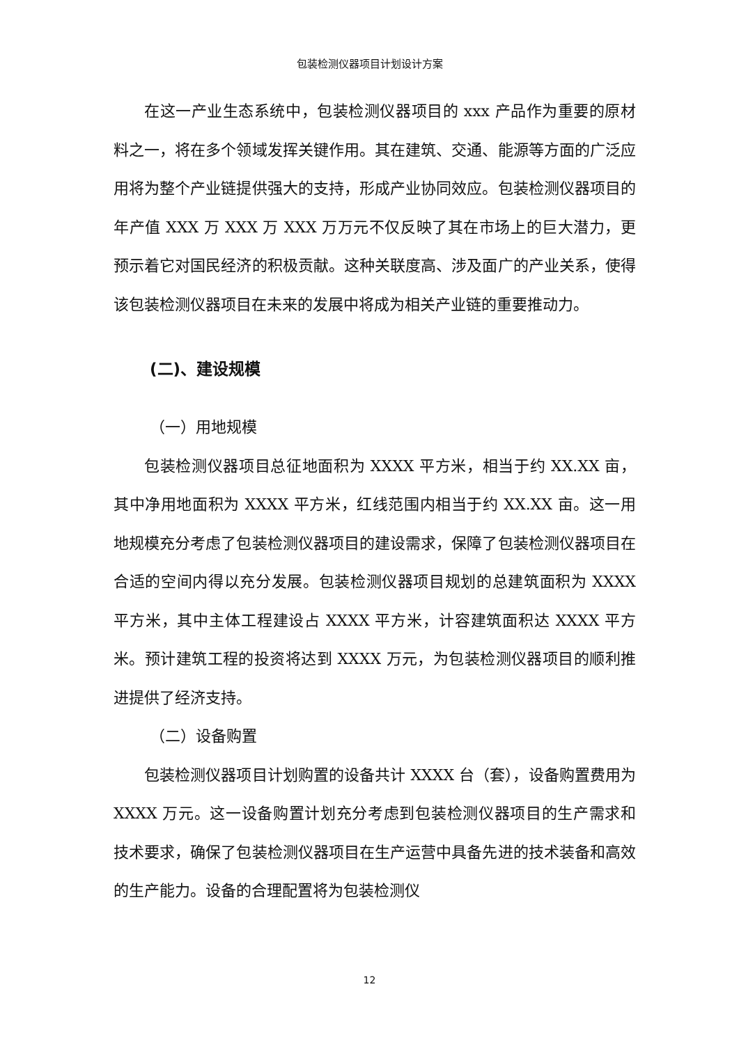包装检测仪器项目计划设计方案
在这一产业生态系统中，包装检测仪器项目的 xxx 产品作为重要的原材料之一，将在多个领域发挥关键作用。其在建筑、交通、能源等方面的广泛应用将为整个产业链提供强大的支持，形成产业协同效应。包装检测仪器项目的年产值 XXX 万 XXX 万 XXX 万万元不仅反映了其在市场上的巨大潜力，更预示着它对国民经济的积极贡献。这种关联度高、涉及面广的产业关系，使得该包装检测仪器项目在未来的发展中将成为相关产业链的重要推动力。
(二)、建设规模
（一）用地规模
包装检测仪器项目总征地面积为 XXXX 平方米，相当于约 XX.XX 亩，其中净用地面积为 XXXX 平方米，红线范围内相当于约 XX.XX 亩。这一用地规模充分考虑了包装检测仪器项目的建设需求，保障了包装检测仪器项目在合适的空间内得以充分发展。包装检测仪器项目规划的总建筑面积为 XXXX 平方米，其中主体工程建设占 XXXX 平方米，计容建筑面积达 XXXX 平方米。预计建筑工程的投资将达到 XXXX 万元，为包装检测仪器项目的顺利推进提供了经济支持。
（二）设备购置
包装检测仪器项目计划购置的设备共计 XXXX 台（套），设备购置费用为 XXXX 万元。这一设备购置计划充分考虑到包装检测仪器项目的生产需求和技术要求，确保了包装检测仪器项目在生产运营中具备先进的技术装备和高效的生产能力。设备的合理配置将为包装检测仪
12